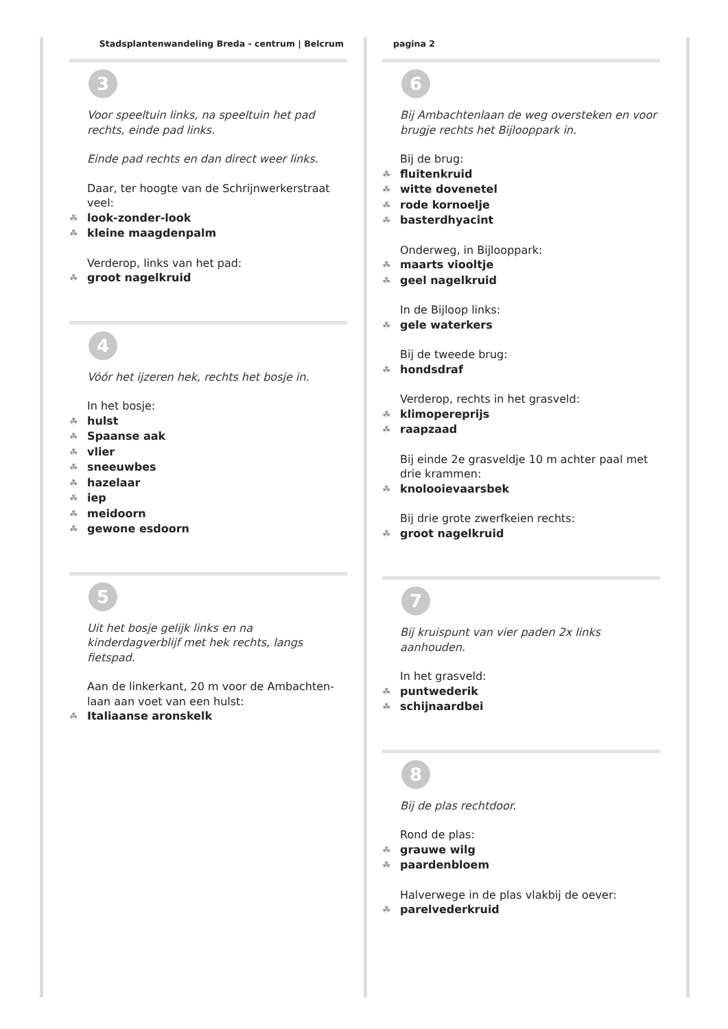Stadsplantenwandeling Breda - centrum | Belcrum
3
Voor speeltuin links, na speeltuin het pad rechts, einde pad links.
Einde pad rechts en dan direct weer links.
Daar, ter hoogte van de Schrijnwerkerstraat veel:
☘ look-zonder-look
☘ kleine maagdenpalm
Verderop, links van het pad:
☘ groot nagelkruid
4
Vóór het ijzeren hek, rechts het bosje in.
In het bosje:
☘ hulst
☘ Spaanse aak
☘ vlier
☘ sneeuwbes
☘ hazelaar
☘ iep
☘ meidoorn
☘ gewone esdoorn
5
Uit het bosje gelijk links en na kinderdagverblijf met hek rechts, langs fietspad.
Aan de linkerkant, 20 m voor de Ambachten-laan aan voet van een hulst:
☘ Italiaanse aronskelk
pagina 2
6
Bij Ambachtenlaan de weg oversteken en voor brugje rechts het Bijlooppark in.
Bij de brug:
☘ fluitenkruid
☘ witte dovenetel
☘ rode kornoelje
☘ basterdhyacint
Onderweg, in Bijlooppark:
☘ maarts viooltje
☘ geel nagelkruid
In de Bijloop links:
☘ gele waterkers
Bij de tweede brug:
☘ hondsdraf
Verderop, rechts in het grasveld:
☘ klimopereprijs
☘ raapzaad
Bij einde 2e grasveldje 10 m achter paal met drie krammen:
☘ knolooievaarsbek
Bij drie grote zwerfkeien rechts:
☘ groot nagelkruid
7
Bij kruispunt van vier paden 2x links aanhouden.
In het grasveld:
☘ puntwederik
☘ schijnaardbei
8
Bij de plas rechtdoor.
Rond de plas:
☘ grauwe wilg
☘ paardenbloem
Halverwege in de plas vlakbij de oever:
☘ parelvederkruid